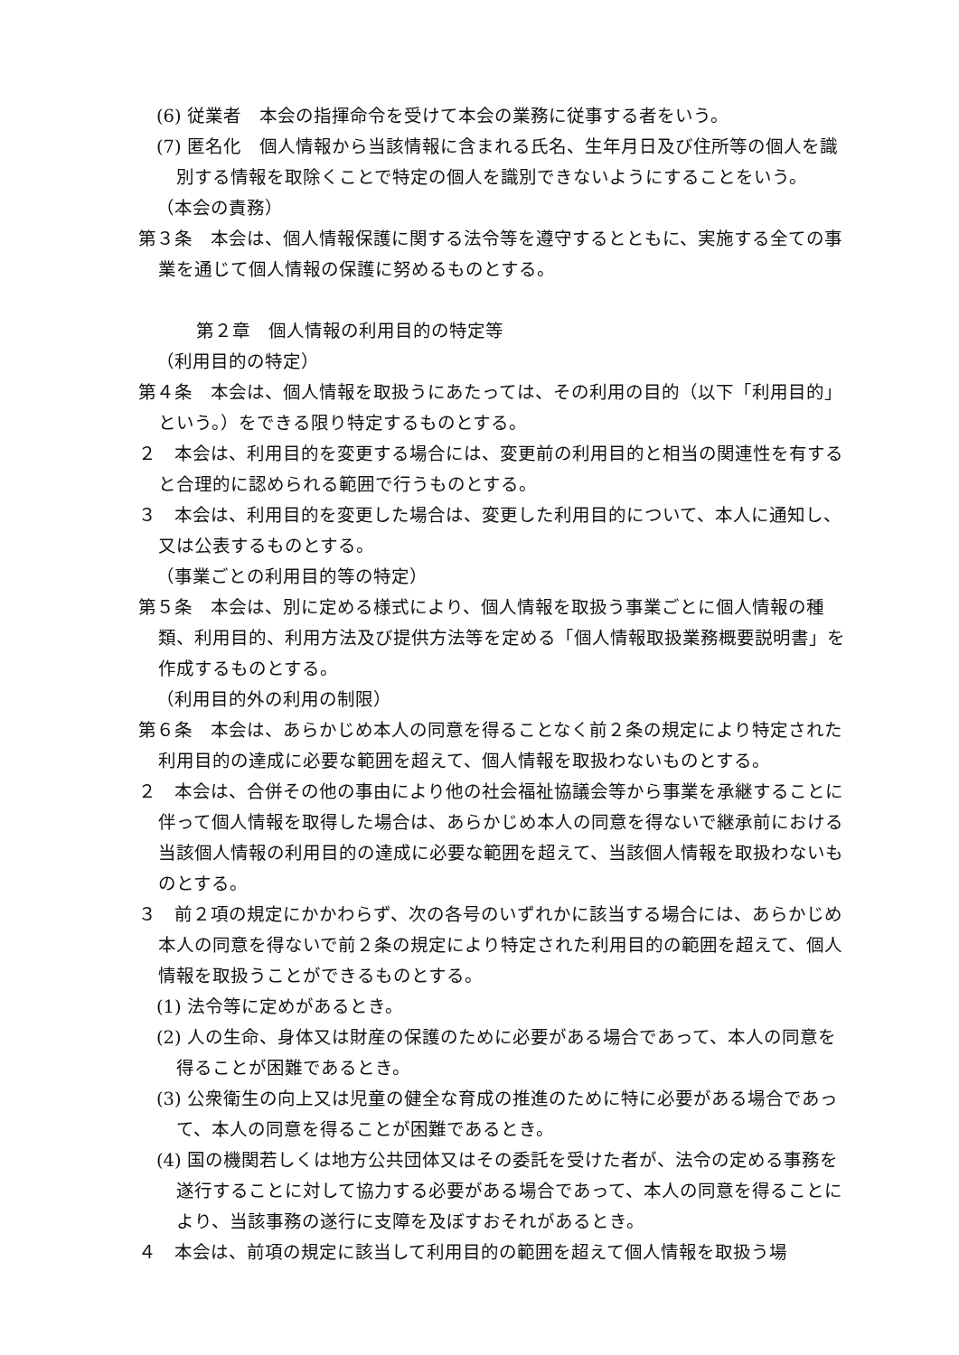(6) 従業者　本会の指揮命令を受けて本会の業務に従事する者をいう。
(7) 匿名化　個人情報から当該情報に含まれる氏名、生年月日及び住所等の個人を識別する情報を取除くことで特定の個人を識別できないようにすることをいう。
（本会の責務）
第３条　本会は、個人情報保護に関する法令等を遵守するとともに、実施する全ての事業を通じて個人情報の保護に努めるものとする。
第２章　個人情報の利用目的の特定等
（利用目的の特定）
第４条　本会は、個人情報を取扱うにあたっては、その利用の目的（以下「利用目的」という。）をできる限り特定するものとする。
２　本会は、利用目的を変更する場合には、変更前の利用目的と相当の関連性を有すると合理的に認められる範囲で行うものとする。
３　本会は、利用目的を変更した場合は、変更した利用目的について、本人に通知し、又は公表するものとする。
（事業ごとの利用目的等の特定）
第５条　本会は、別に定める様式により、個人情報を取扱う事業ごとに個人情報の種類、利用目的、利用方法及び提供方法等を定める「個人情報取扱業務概要説明書」を作成するものとする。
（利用目的外の利用の制限）
第６条　本会は、あらかじめ本人の同意を得ることなく前２条の規定により特定された利用目的の達成に必要な範囲を超えて、個人情報を取扱わないものとする。
２　本会は、合併その他の事由により他の社会福祉協議会等から事業を承継することに伴って個人情報を取得した場合は、あらかじめ本人の同意を得ないで継承前における当該個人情報の利用目的の達成に必要な範囲を超えて、当該個人情報を取扱わないものとする。
３　前２項の規定にかかわらず、次の各号のいずれかに該当する場合には、あらかじめ本人の同意を得ないで前２条の規定により特定された利用目的の範囲を超えて、個人情報を取扱うことができるものとする。
(1) 法令等に定めがあるとき。
(2) 人の生命、身体又は財産の保護のために必要がある場合であって、本人の同意を得ることが困難であるとき。
(3) 公衆衛生の向上又は児童の健全な育成の推進のために特に必要がある場合であって、本人の同意を得ることが困難であるとき。
(4) 国の機関若しくは地方公共団体又はその委託を受けた者が、法令の定める事務を遂行することに対して協力する必要がある場合であって、本人の同意を得ることにより、当該事務の遂行に支障を及ぼすおそれがあるとき。
４　本会は、前項の規定に該当して利用目的の範囲を超えて個人情報を取扱う場